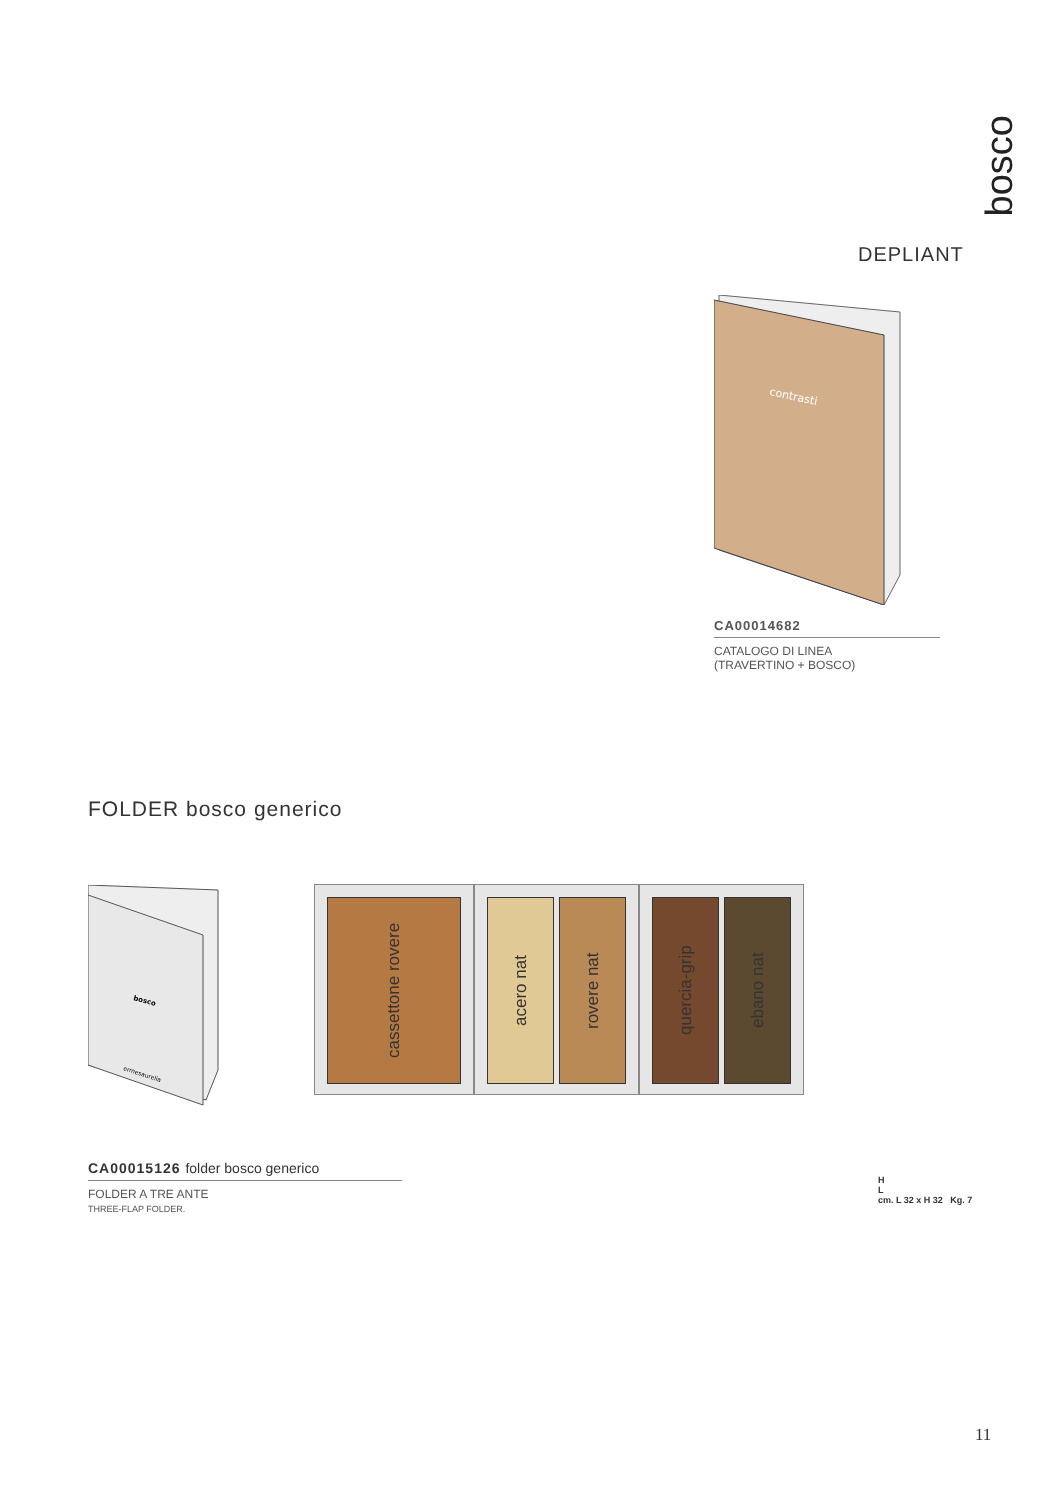bosco
DEPLIANT
contrasti
CA00014682
CATALOGO DI LINEA
(TRAVERTINO + BOSCO)
FOLDER bosco generico
bosco
ermesaurelia
cassettone rovere
acero nat
rovere nat
quercia-grip
ebano nat
CA00015126 folder bosco generico
FOLDER A TRE ANTE
THREE-FLAP FOLDER.
H
L
cm. L 32 x H 32 Kg. 7
11